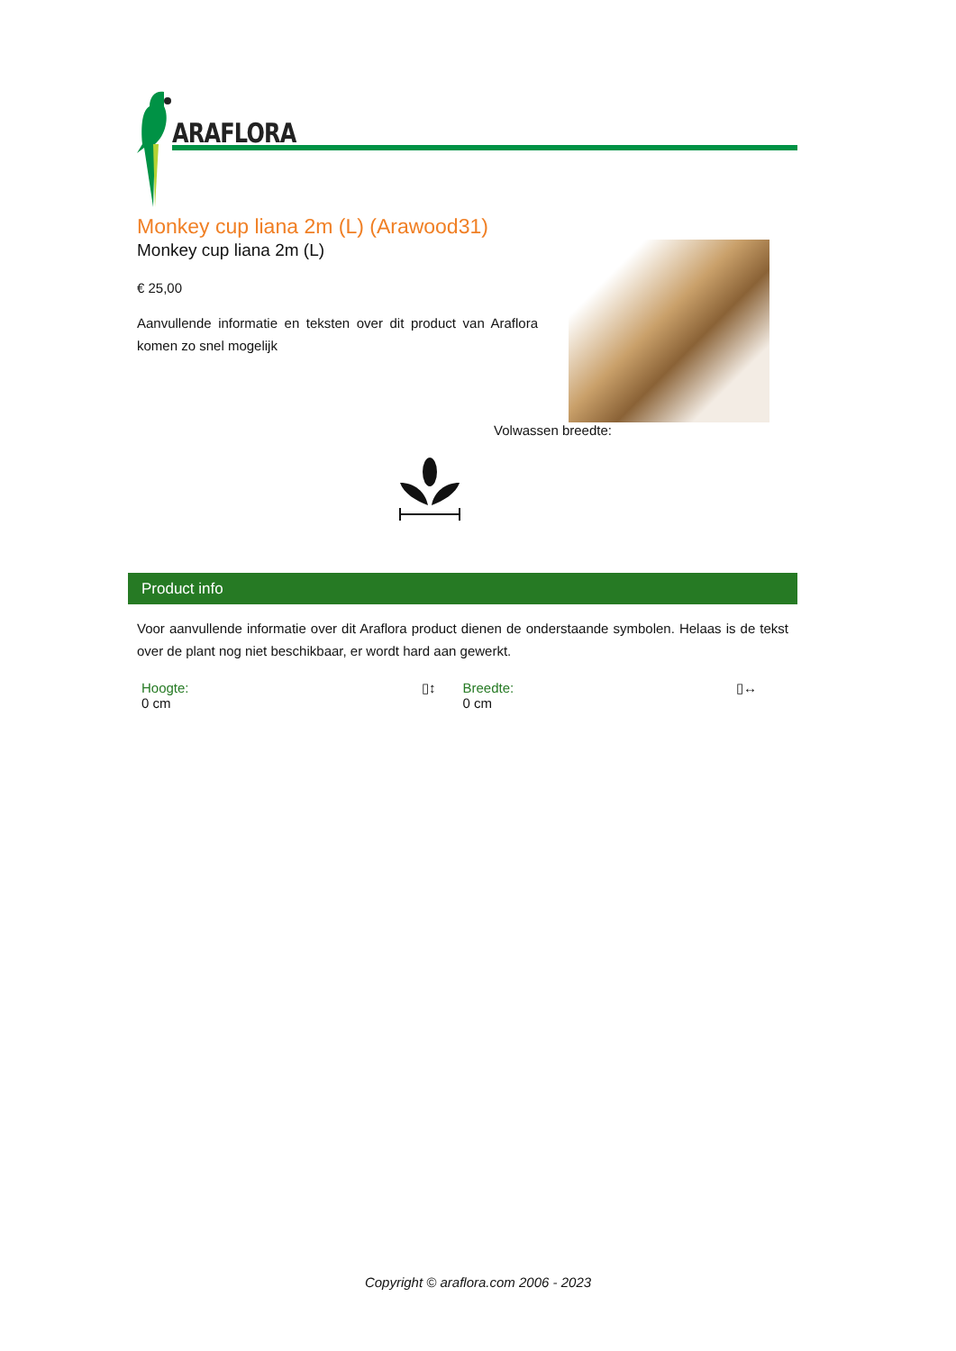ARAFLORA
Monkey cup liana 2m (L) (Arawood31)
Monkey cup liana 2m (L)
€ 25,00
Aanvullende informatie en teksten over dit product van Araflora komen zo snel mogelijk
Volwassen breedte:
Product info
Voor aanvullende informatie over dit Araflora product dienen de onderstaande symbolen. Helaas is de tekst over de plant nog niet beschikbaar, er wordt hard aan gewerkt.
Hoogte:
0 cm
▯↕
Breedte:
0 cm
▯↔
Copyright © araflora.com 2006 - 2023